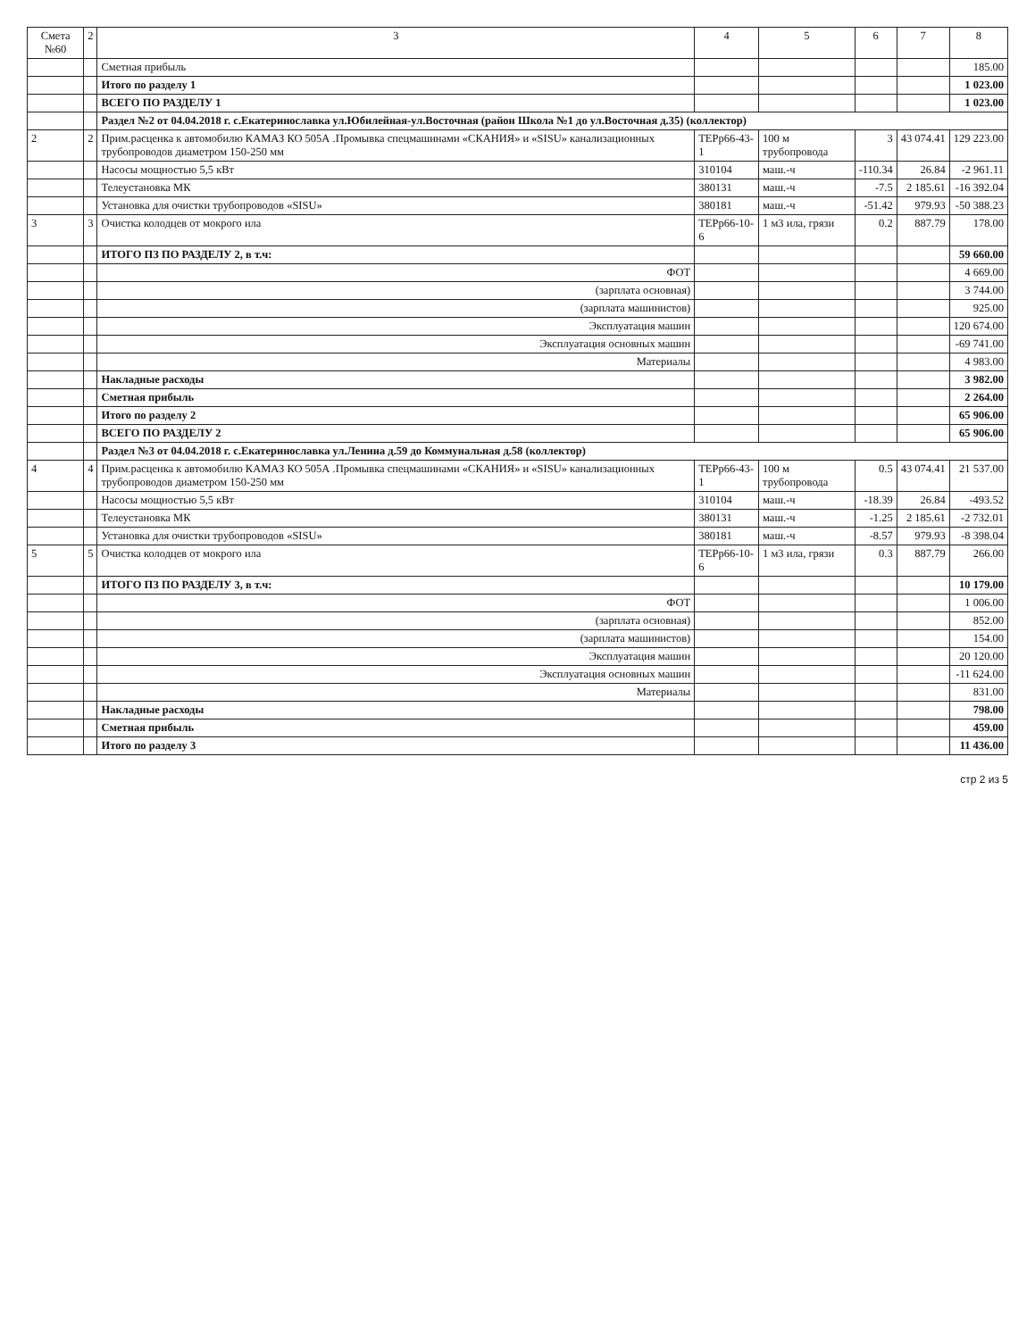| Смета №60 | 2 | 3 | 4 | 5 | 6 | 7 | 8 |
| --- | --- | --- | --- | --- | --- | --- | --- |
| | | Сметная прибыль | | | | | 185.00 |
| | | Итого по разделу 1 | | | | | 1 023.00 |
| | | ВСЕГО ПО РАЗДЕЛУ 1 | | | | | 1 023.00 |
| | | Раздел №2 от 04.04.2018 г. с.Екатеринославка ул.Юбилейная-ул.Восточная (район Школа №1 до ул.Восточная д.35) (коллектор) | | | | | |
| 2 | 2 | Прим.расценка к автомобилю КАМАЗ КО 505А .Промывка спецмашинами «СКАНИЯ» и «SISU» канализационных трубопроводов диаметром 150-250 мм | ТЕРр66-43-1 | 100 м трубопровода | 3 | 43 074.41 | 129 223.00 |
| | | Насосы мощностью 5,5 кВт | 310104 | маш.-ч | -110.34 | 26.84 | -2 961.11 |
| | | Телеустановка МК | 380131 | маш.-ч | -7.5 | 2 185.61 | -16 392.04 |
| | | Установка для очистки трубопроводов «SISU» | 380181 | маш.-ч | -51.42 | 979.93 | -50 388.23 |
| 3 | 3 | Очистка колодцев от мокрого ила | ТЕРр66-10-6 | 1 м3 ила, грязи | 0.2 | 887.79 | 178.00 |
| | | ИТОГО ПЗ ПО РАЗДЕЛУ 2, в т.ч: | | | | | 59 660.00 |
| | | ФОТ | | | | | 4 669.00 |
| | | (зарплата основная) | | | | | 3 744.00 |
| | | (зарплата машинистов) | | | | | 925.00 |
| | | Эксплуатация машин | | | | | 120 674.00 |
| | | Эксплуатация основных машин | | | | | -69 741.00 |
| | | Материалы | | | | | 4 983.00 |
| | | Накладные расходы | | | | | 3 982.00 |
| | | Сметная прибыль | | | | | 2 264.00 |
| | | Итого по разделу 2 | | | | | 65 906.00 |
| | | ВСЕГО ПО РАЗДЕЛУ 2 | | | | | 65 906.00 |
| | | Раздел №3 от 04.04.2018 г. с.Екатеринославка ул.Ленина д.59 до Коммунальная д.58 (коллектор) | | | | | |
| 4 | 4 | Прим.расценка к автомобилю КАМАЗ КО 505А .Промывка спецмашинами «СКАНИЯ» и «SISU» канализационных трубопроводов диаметром 150-250 мм | ТЕРр66-43-1 | 100 м трубопровода | 0.5 | 43 074.41 | 21 537.00 |
| | | Насосы мощностью 5,5 кВт | 310104 | маш.-ч | -18.39 | 26.84 | -493.52 |
| | | Телеустановка МК | 380131 | маш.-ч | -1.25 | 2 185.61 | -2 732.01 |
| | | Установка для очистки трубопроводов «SISU» | 380181 | маш.-ч | -8.57 | 979.93 | -8 398.04 |
| 5 | 5 | Очистка колодцев от мокрого ила | ТЕРр66-10-6 | 1 м3 ила, грязи | 0.3 | 887.79 | 266.00 |
| | | ИТОГО ПЗ ПО РАЗДЕЛУ 3, в т.ч: | | | | | 10 179.00 |
| | | ФОТ | | | | | 1 006.00 |
| | | (зарплата основная) | | | | | 852.00 |
| | | (зарплата машинистов) | | | | | 154.00 |
| | | Эксплуатация машин | | | | | 20 120.00 |
| | | Эксплуатация основных машин | | | | | -11 624.00 |
| | | Материалы | | | | | 831.00 |
| | | Накладные расходы | | | | | 798.00 |
| | | Сметная прибыль | | | | | 459.00 |
| | | Итого по разделу 3 | | | | | 11 436.00 |
стр 2 из 5